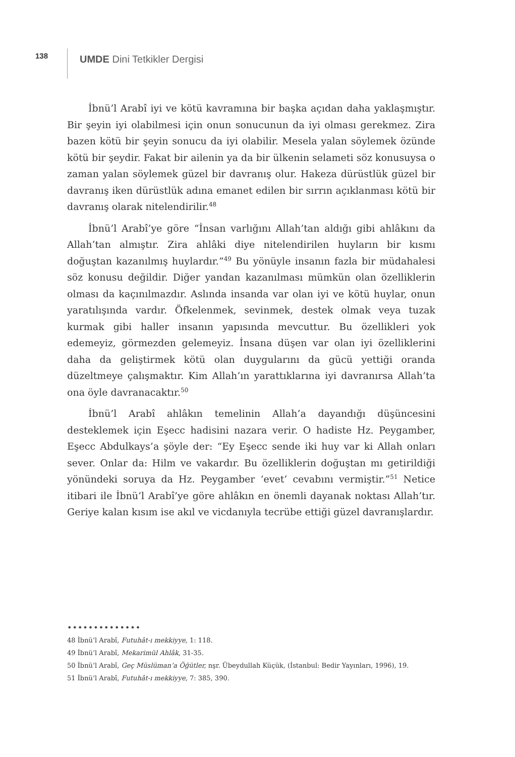138
UMDE Dini Tetkikler Dergisi
İbnü’l Arabî iyi ve kötü kavramına bir başka açıdan daha yaklaşmıştır. Bir şeyin iyi olabilmesi için onun sonucunun da iyi olması gerekmez. Zira bazen kötü bir şeyin sonucu da iyi olabilir. Mesela yalan söylemek özünde kötü bir şeydir. Fakat bir ailenin ya da bir ülkenin selameti söz konusuysa o zaman yalan söylemek güzel bir davranış olur. Hakeza dürüstlük güzel bir davranış iken dürüstlük adına emanet edilen bir sırrın açıklanması kötü bir davranış olarak nitelendirilir.<sup>48</sup>
İbnü’l Arabî’ye göre “İnsan varlığını Allah’tan aldığı gibi ahlâkını da Allah’tan almıştır. Zira ahlâki diye nitelendirilen huyların bir kısmı doğuştan kazanılmış huylardır.”<sup>49</sup> Bu yönüyle insanın fazla bir müdahalesi söz konusu değildir. Diğer yandan kazanılması mümkün olan özelliklerin olması da kaçınılmazdır. Aslında insanda var olan iyi ve kötü huylar, onun yaratılışında vardır. Öfkelenmek, sevinmek, destek olmak veya tuzak kurmak gibi haller insanın yapısında mevcuttur. Bu özellikleri yok edemeyiz, görmezden gelemeyiz. İnsana düşen var olan iyi özelliklerini daha da geliştirmek kötü olan duygularını da gücü yettiği oranda düzeltmeye çalışmaktır. Kim Allah’ın yarattıklarına iyi davranırsa Allah’ta ona öyle davranacaktır.<sup>50</sup>
İbnü’l Arabî ahlâkın temelinin Allah’a dayandığı düşüncesini desteklemek için Eşecc hadisini nazara verir. O hadiste Hz. Peygamber, Eşecc Abdulkays’a şöyle der: “Ey Eşecc sende iki huy var ki Allah onları sever. Onlar da: Hilm ve vakardır. Bu özelliklerin doğuştan mı getirildiği yönündeki soruya da Hz. Peygamber ‘evet’ cevabını vermiştir.”<sup>51</sup> Netice itibari ile İbnü’l Arabî’ye göre ahlâkın en önemli dayanak noktası Allah’tır. Geriye kalan kısım ise akıl ve vicdanıyla tecrübe ettiği güzel davranışlardır.
••••••••••••••
48 İbnü’l Arabî, Futuhât-ı mekkiyye, 1: 118.
49 İbnü’l Arabî, Mekarimül Ahlâk, 31-35.
50 İbnü’l Arabî, Geç Müslüman’a Öğütler, nşr. Übeydullah Küçük, (İstanbul: Bedir Yayınları, 1996), 19.
51 İbnü’l Arabî, Futuhât-ı mekkiyye, 7: 385, 390.